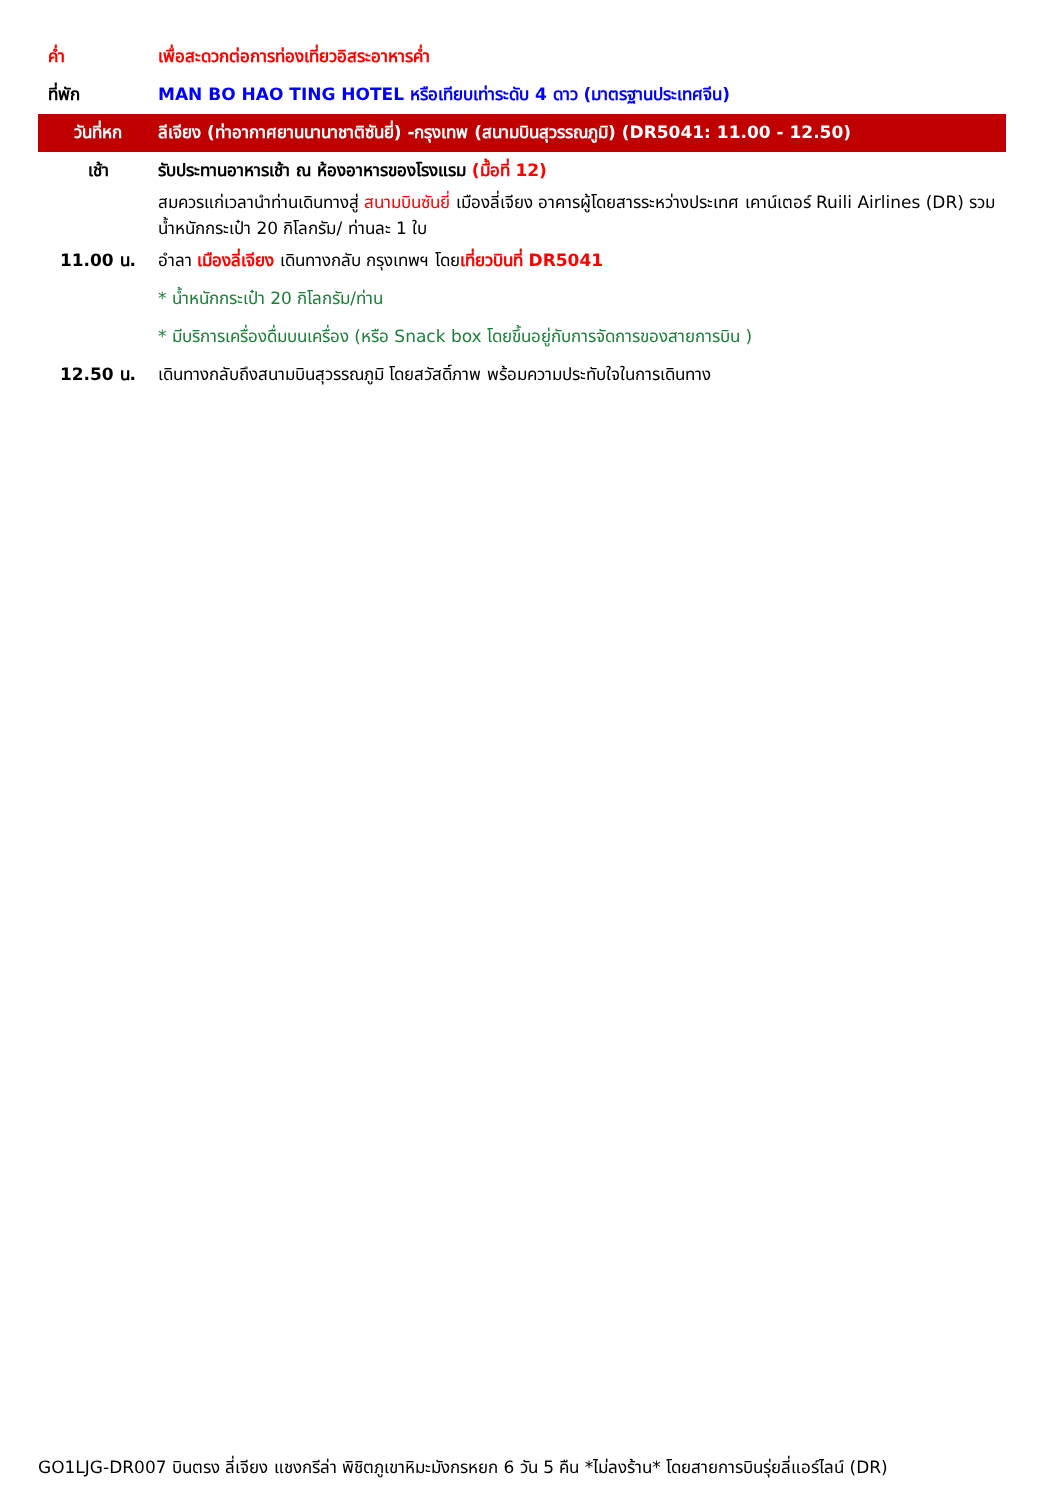| ค่ำ | เพื่อสะดวกต่อการท่องเที่ยวอิสระอาหารค่ำ |
| ที่พัก | MAN BO HAO TING HOTEL หรือเทียบเท่าระดับ 4 ดาว (มาตรฐานประเทศจีน) |
| วันที่หก | ลีเจียง (ท่าอากาศยานนานาชาติซันยี่) -กรุงเทพ (สนามบินสุวรรณภูมิ) (DR5041: 11.00 - 12.50) |
| เช้า | รับประทานอาหารเช้า ณ ห้องอาหารของโรงแรม (มื้อที่ 12) |
| | สมควรแก่เวลานำท่านเดินทางสู่ สนามบินซันยี่ เมืองลี่เจียง อาคารผู้โดยสารระหว่างประเทศ เคาน์เตอร์ Ruili Airlines (DR) รวมน้ำหนักกระเป๋า 20 กิโลกรัม/ ท่านละ 1 ใบ |
| 11.00 น. | อำลา เมืองลี่เจียง เดินทางกลับ กรุงเทพฯ โดย เที่ยวบินที่ DR5041 |
| | * น้ำหนักกระเป๋า 20 กิโลกรัม/ท่าน |
| | * มีบริการเครื่องดื่มบนเครื่อง (หรือ Snack box โดยขึ้นอยู่กับการจัดการของสายการบิน ) |
| 12.50 น. | เดินทางกลับถึงสนามบินสุวรรณภูมิ โดยสวัสดิ์ภาพ พร้อมความประทับใจในการเดินทาง |
GO1LJG-DR007 บินตรง ลี่เจียง แชงกรีล่า พิชิตภูเขาหิมะมังกรหยก 6 วัน 5 คืน *ไม่ลงร้าน* โดยสายการบินรุ่ยลี่แอร์ไลน์ (DR)